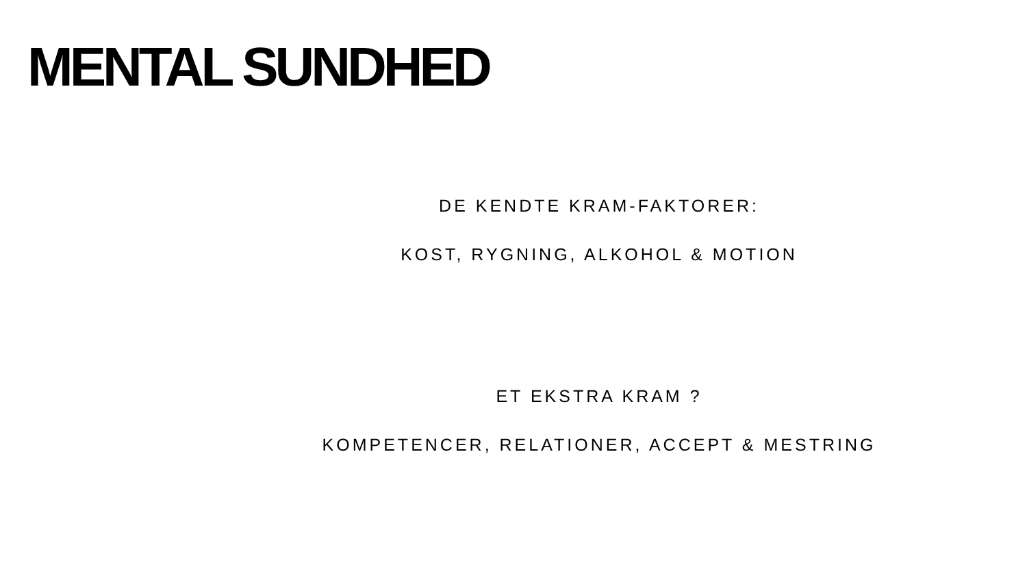MENTAL SUNDHED
DE KENDTE KRAM-FAKTORER:
KOST, RYGNING, ALKOHOL & MOTION
ET EKSTRA KRAM ?
KOMPETENCER, RELATIONER, ACCEPT & MESTRING